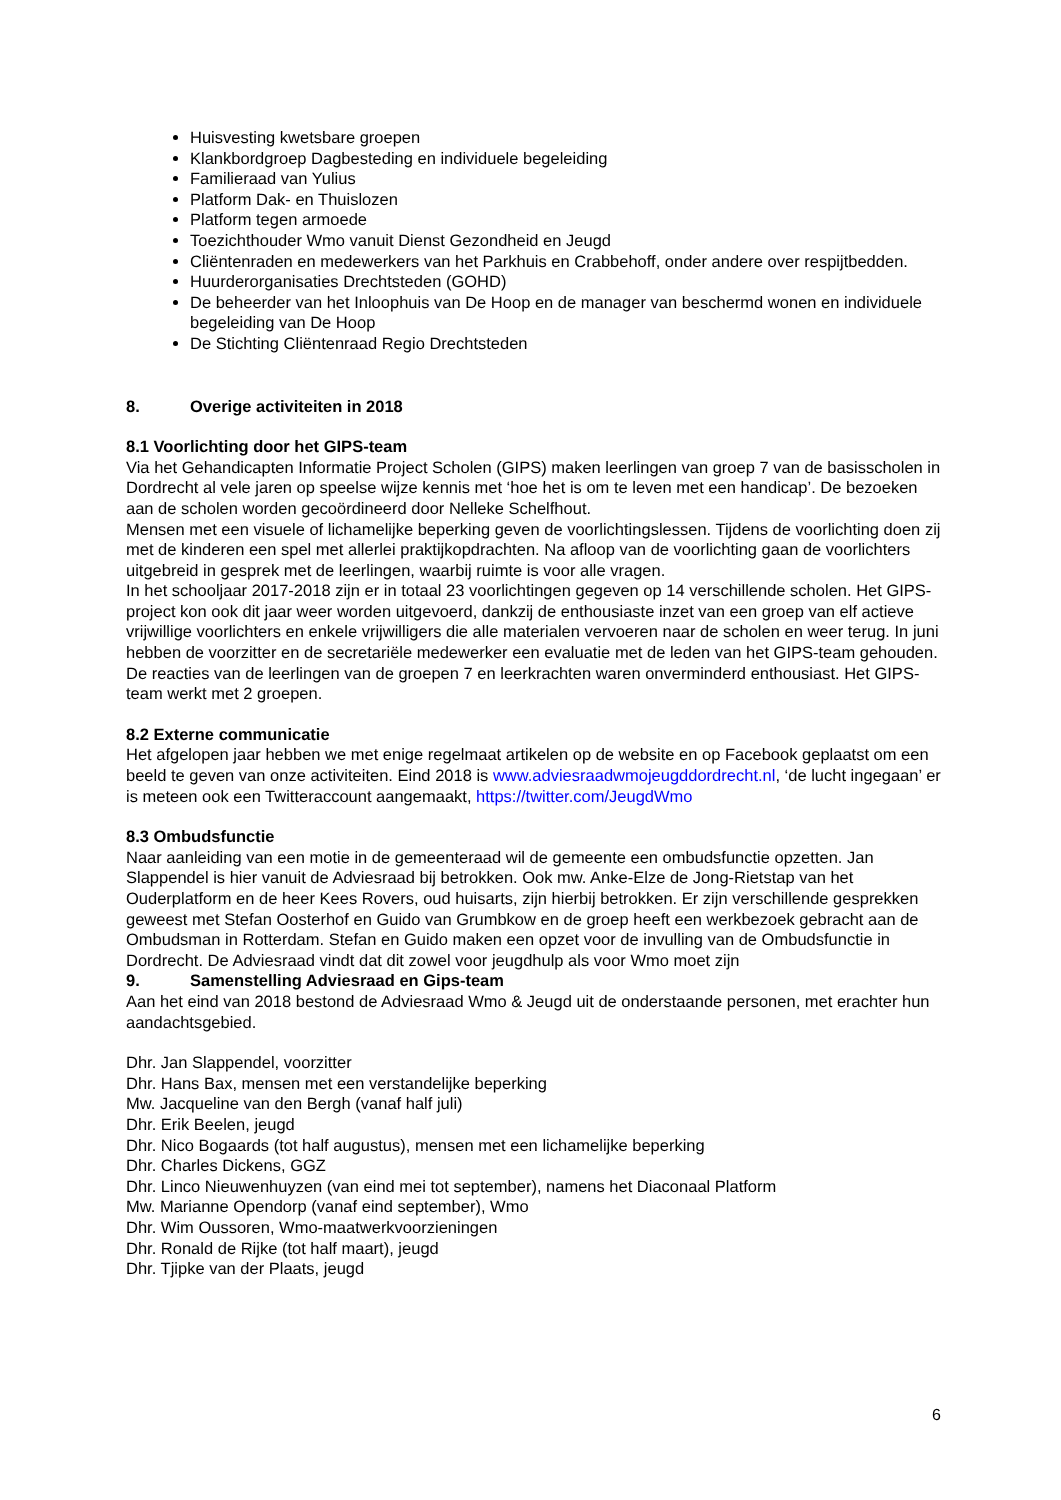Huisvesting kwetsbare groepen
Klankbordgroep Dagbesteding en individuele begeleiding
Familieraad van Yulius
Platform Dak- en Thuislozen
Platform tegen armoede
Toezichthouder Wmo vanuit Dienst Gezondheid en Jeugd
Cliëntenraden en medewerkers van het Parkhuis en Crabbehoff, onder andere over respijtbedden.
Huurderorganisaties Drechtsteden (GOHD)
De beheerder van het Inloophuis van De Hoop en de manager van beschermd wonen en individuele begeleiding van De Hoop
De Stichting Cliëntenraad Regio Drechtsteden
8. Overige activiteiten in 2018
8.1 Voorlichting door het GIPS-team
Via het Gehandicapten Informatie Project Scholen (GIPS) maken leerlingen van groep 7 van de basisscholen in Dordrecht al vele jaren op speelse wijze kennis met ‘hoe het is om te leven met een handicap’. De bezoeken aan de scholen worden gecoördineerd door Nelleke Schelfhout.
Mensen met een visuele of lichamelijke beperking geven de voorlichtingslessen. Tijdens de voorlichting doen zij met de kinderen een spel met allerlei praktijkopdrachten. Na afloop van de voorlichting gaan de voorlichters uitgebreid in gesprek met de leerlingen, waarbij ruimte is voor alle vragen.
In het schooljaar 2017-2018 zijn er in totaal 23 voorlichtingen gegeven op 14 verschillende scholen. Het GIPS-project kon ook dit jaar weer worden uitgevoerd, dankzij de enthousiaste inzet van een groep van elf actieve vrijwillige voorlichters en enkele vrijwilligers die alle materialen vervoeren naar de scholen en weer terug. In juni hebben de voorzitter en de secretariële medewerker een evaluatie met de leden van het GIPS-team gehouden. De reacties van de leerlingen van de groepen 7 en leerkrachten waren onverminderd enthousiast. Het GIPS-team werkt met 2 groepen.
8.2 Externe communicatie
Het afgelopen jaar hebben we met enige regelmaat artikelen op de website en op Facebook geplaatst om een beeld te geven van onze activiteiten. Eind 2018 is www.adviesraadwmojeugddordrecht.nl, ‘de lucht ingegaan’ er is meteen ook een Twitteraccount aangemaakt, https://twitter.com/JeugdWmo
8.3 Ombudsfunctie
Naar aanleiding van een motie in de gemeenteraad wil de gemeente een ombudsfunctie opzetten. Jan Slappendel is hier vanuit de Adviesraad bij betrokken. Ook mw. Anke-Elze de Jong-Rietstap van het Ouderplatform en de heer Kees Rovers, oud huisarts, zijn hierbij betrokken. Er zijn verschillende gesprekken geweest met Stefan Oosterhof en Guido van Grumbkow en de groep heeft een werkbezoek gebracht aan de Ombudsman in Rotterdam. Stefan en Guido maken een opzet voor de invulling van de Ombudsfunctie in Dordrecht. De Adviesraad vindt dat dit zowel voor jeugdhulp als voor Wmo moet zijn
9. Samenstelling Adviesraad en Gips-team
Aan het eind van 2018 bestond de Adviesraad Wmo & Jeugd uit de onderstaande personen, met erachter hun aandachtsgebied.
Dhr. Jan Slappendel, voorzitter
Dhr. Hans Bax, mensen met een verstandelijke beperking
Mw. Jacqueline van den Bergh (vanaf half juli)
Dhr. Erik Beelen, jeugd
Dhr. Nico Bogaards (tot half augustus), mensen met een lichamelijke beperking
Dhr. Charles Dickens, GGZ
Dhr. Linco Nieuwenhuyzen (van eind mei tot september), namens het Diaconaal Platform
Mw. Marianne Opendorp (vanaf eind september), Wmo
Dhr. Wim Oussoren, Wmo-maatwerkvoorzieningen
Dhr. Ronald de Rijke (tot half maart), jeugd
Dhr. Tjipke van der Plaats, jeugd
6